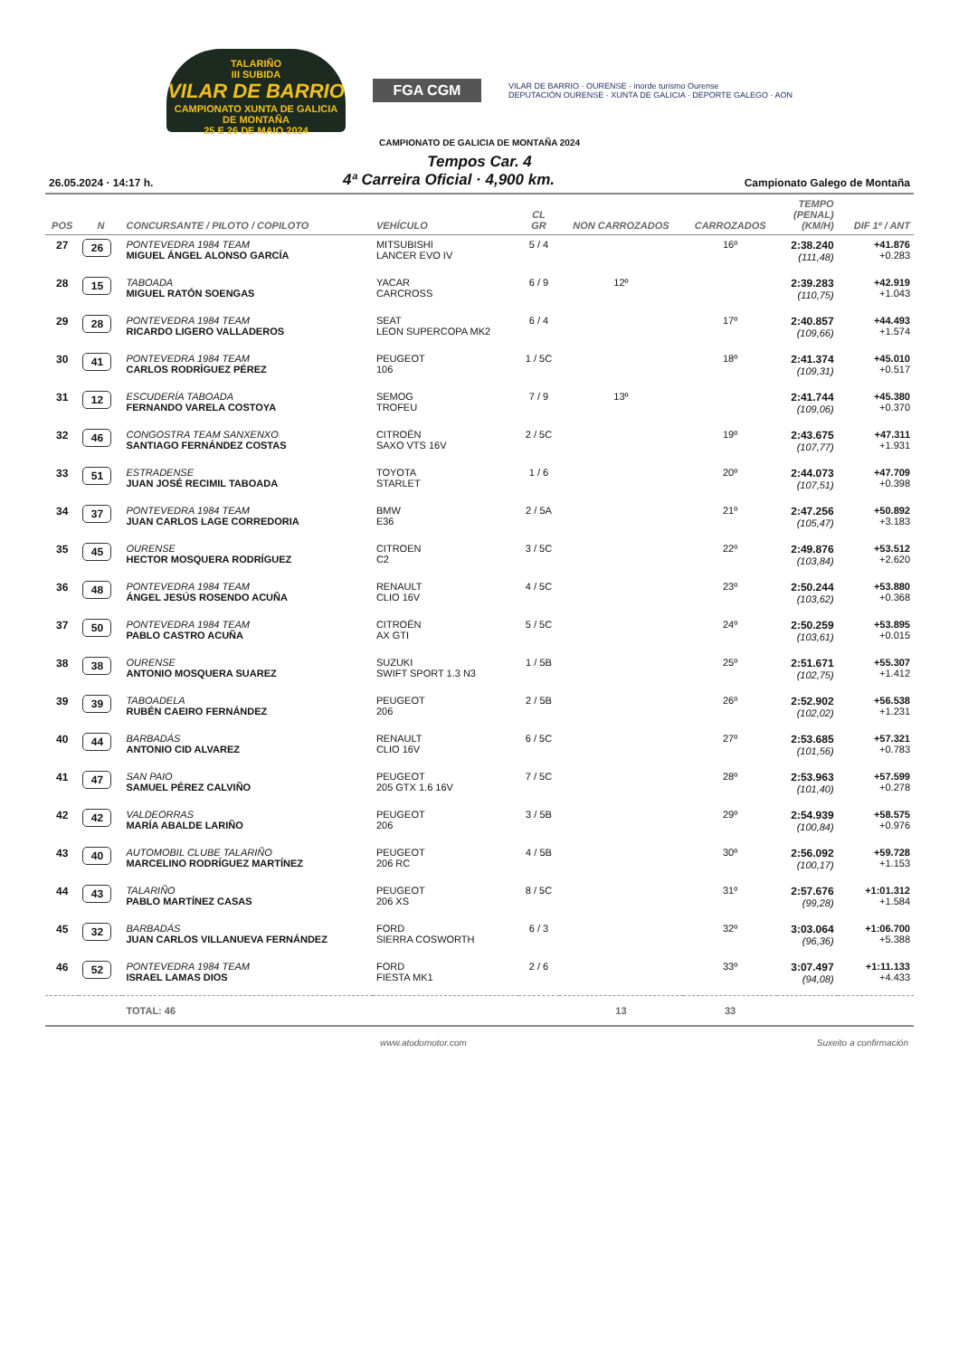TALARIÑO
III SUBIDA
VILAR DE BARRIO
CAMPIONATO XUNTA DE GALICIA DE MONTAÑA
25 E 26 DE MAIO 2024
FGA CGM
VILAR DE BARRIO · OURENSE · inorde turismo Ourense
DEPUTACIÓN OURENSE · XUNTA DE GALICIA · DEPORTE GALEGO · AON
CAMPIONATO DE GALICIA DE MONTAÑA 2024
Tempos Car. 4
26.05.2024 · 14:17 h. 4ª Carreira Oficial · 4,900 km. Campionato Galego de Montaña
| POS | N | CONCURSANTE / PILOTO / COPILOTO | VEHÍCULO | CL GR | NON CARROZADOS | CARROZADOS | TEMPO (PENAL) (KM/H) | DIF 1º / ANT |
| --- | --- | --- | --- | --- | --- | --- | --- | --- |
| 27 | 26 | PONTEVEDRA 1984 TEAM MIGUEL ÁNGEL ALONSO GARCÍA | MITSUBISHI LANCER EVO IV | 5 / 4 | | 16º | 2:38.240 (111,48) | +41.876 +0.283 |
| 28 | 15 | TABOADA MIGUEL RATÓN SOENGAS | YACAR CARCROSS | 6 / 9 | 12º | | 2:39.283 (110,75) | +42.919 +1.043 |
| 29 | 28 | PONTEVEDRA 1984 TEAM RICARDO LIGERO VALLADEROS | SEAT LEON SUPERCOPA MK2 | 6 / 4 | | 17º | 2:40.857 (109,66) | +44.493 +1.574 |
| 30 | 41 | PONTEVEDRA 1984 TEAM CARLOS RODRÍGUEZ PÉREZ | PEUGEOT 106 | 1 / 5C | | 18º | 2:41.374 (109,31) | +45.010 +0.517 |
| 31 | 12 | ESCUDERÍA TABOADA FERNANDO VARELA COSTOYA | SEMOG TROFEU | 7 / 9 | 13º | | 2:41.744 (109,06) | +45.380 +0.370 |
| 32 | 46 | CONGOSTRA TEAM SANXENXO SANTIAGO FERNÁNDEZ COSTAS | CITROËN SAXO VTS 16V | 2 / 5C | | 19º | 2:43.675 (107,77) | +47.311 +1.931 |
| 33 | 51 | ESTRADENSE JUAN JOSÉ RECIMIL TABOADA | TOYOTA STARLET | 1 / 6 | | 20º | 2:44.073 (107,51) | +47.709 +0.398 |
| 34 | 37 | PONTEVEDRA 1984 TEAM JUAN CARLOS LAGE CORREDORIA | BMW E36 | 2 / 5A | | 21º | 2:47.256 (105,47) | +50.892 +3.183 |
| 35 | 45 | OURENSE HECTOR MOSQUERA RODRÍGUEZ | CITROEN C2 | 3 / 5C | | 22º | 2:49.876 (103,84) | +53.512 +2.620 |
| 36 | 48 | PONTEVEDRA 1984 TEAM ÁNGEL JESÚS ROSENDO ACUÑA | RENAULT CLIO 16V | 4 / 5C | | 23º | 2:50.244 (103,62) | +53.880 +0.368 |
| 37 | 50 | PONTEVEDRA 1984 TEAM PABLO CASTRO ACUÑA | CITROËN AX GTI | 5 / 5C | | 24º | 2:50.259 (103,61) | +53.895 +0.015 |
| 38 | 38 | OURENSE ANTONIO MOSQUERA SUAREZ | SUZUKI SWIFT SPORT 1.3 N3 | 1 / 5B | | 25º | 2:51.671 (102,75) | +55.307 +1.412 |
| 39 | 39 | TABOADELA RUBÉN CAEIRO FERNÁNDEZ | PEUGEOT 206 | 2 / 5B | | 26º | 2:52.902 (102,02) | +56.538 +1.231 |
| 40 | 44 | BARBADÁS ANTONIO CID ALVAREZ | RENAULT CLIO 16V | 6 / 5C | | 27º | 2:53.685 (101,56) | +57.321 +0.783 |
| 41 | 47 | SAN PAIO SAMUEL PÉREZ CALVIÑO | PEUGEOT 205 GTX 1.6 16V | 7 / 5C | | 28º | 2:53.963 (101,40) | +57.599 +0.278 |
| 42 | 42 | VALDEORRAS MARÍA ABALDE LARIÑO | PEUGEOT 206 | 3 / 5B | | 29º | 2:54.939 (100,84) | +58.575 +0.976 |
| 43 | 40 | AUTOMOBIL CLUBE TALARIÑO MARCELINO RODRÍGUEZ MARTÍNEZ | PEUGEOT 206 RC | 4 / 5B | | 30º | 2:56.092 (100,17) | +59.728 +1.153 |
| 44 | 43 | TALARIÑO PABLO MARTÍNEZ CASAS | PEUGEOT 206 XS | 8 / 5C | | 31º | 2:57.676 (99,28) | +1:01.312 +1.584 |
| 45 | 32 | BARBADÁS JUAN CARLOS VILLANUEVA FERNÁNDEZ | FORD SIERRA COSWORTH | 6 / 3 | | 32º | 3:03.064 (96,36) | +1:06.700 +5.388 |
| 46 | 52 | PONTEVEDRA 1984 TEAM ISRAEL LAMAS DIOS | FORD FIESTA MK1 | 2 / 6 | | 33º | 3:07.497 (94,08) | +1:11.133 +4.433 |
| | | TOTAL: 46 | | | 13 | 33 | | |
www.atodomotor.com Suxeito a confirmación